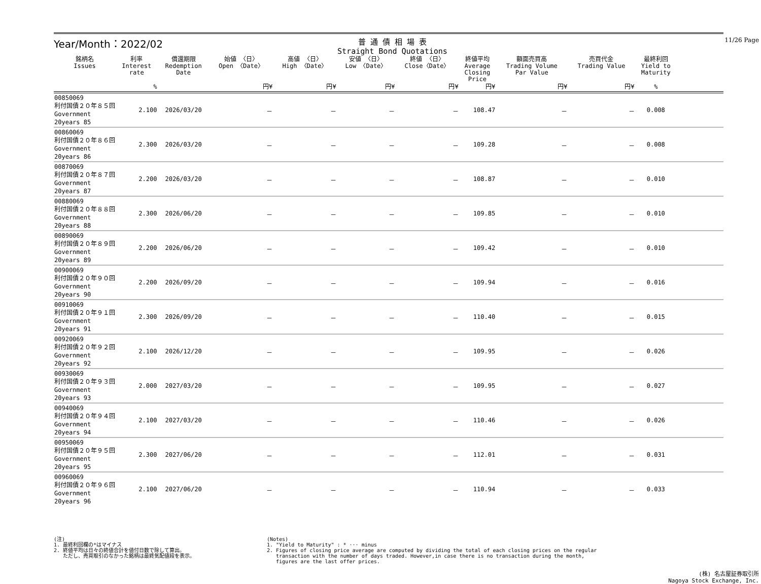11/26 Page
Year/Month：2022/02
普 通 債 相 場 表
Straight Bond Quotations
| 銘柄名 Issues | 利率 Interest rate | 償還期限 Redemption Date | 始値 〈日〉 Open 〈Date〉 | 高値 〈日〉 High 〈Date〉 | 安値 〈日〉 Low 〈Date〉 | 終値 〈日〉 Close〈Date〉 | 終値平均 Average Closing Price | 額面売買高 Trading Volume Par Value | 売買代金 Trading Value | 最終利回 Yield to Maturity | |
| --- | --- | --- | --- | --- | --- | --- | --- | --- | --- | --- | --- |
| | % | | 円¥ | 円¥ | 円¥ | 円¥ | 円¥ | 円¥ | 円¥ | % | |
| 00850069 利付国債２０年８５回 Government 20years 85 | 2.100 | 2026/03/20 | － | － | － | － | 108.47 | － | － | 0.008 | |
| 00860069 利付国債２０年８６回 Government 20years 86 | 2.300 | 2026/03/20 | － | － | － | － | 109.28 | － | － | 0.008 | |
| 00870069 利付国債２０年８７回 Government 20years 87 | 2.200 | 2026/03/20 | － | － | － | － | 108.87 | － | － | 0.010 | |
| 00880069 利付国債２０年８８回 Government 20years 88 | 2.300 | 2026/06/20 | － | － | － | － | 109.85 | － | － | 0.010 | |
| 00890069 利付国債２０年８９回 Government 20years 89 | 2.200 | 2026/06/20 | － | － | － | － | 109.42 | － | － | 0.010 | |
| 00900069 利付国債２０年９０回 Government 20years 90 | 2.200 | 2026/09/20 | － | － | － | － | 109.94 | － | － | 0.016 | |
| 00910069 利付国債２０年９１回 Government 20years 91 | 2.300 | 2026/09/20 | － | － | － | － | 110.40 | － | － | 0.015 | |
| 00920069 利付国債２０年９２回 Government 20years 92 | 2.100 | 2026/12/20 | － | － | － | － | 109.95 | － | － | 0.026 | |
| 00930069 利付国債２０年９３回 Government 20years 93 | 2.000 | 2027/03/20 | － | － | － | － | 109.95 | － | － | 0.027 | |
| 00940069 利付国債２０年９４回 Government 20years 94 | 2.100 | 2027/03/20 | － | － | － | － | 110.46 | － | － | 0.026 | |
| 00950069 利付国債２０年９５回 Government 20years 95 | 2.300 | 2027/06/20 | － | － | － | － | 112.01 | － | － | 0.031 | |
| 00960069 利付国債２０年９６回 Government 20years 96 | 2.100 | 2027/06/20 | － | － | － | － | 110.94 | － | － | 0.033 | |
(注)
1. 最終利回欄の*はマイナス
2. 終値平均は日々の終値合計を値付日数で除して算出。
ただし、売買取引のなかった銘柄は最終気配値段を表示。
(Notes)
1. "Yield to Maturity" : * ··· minus
2. Figures of closing price average are computed by dividing the total of each closing prices on the regular
transaction with the number of days traded. However,in case there is no transaction during the month,
figures are the last offer prices.
(株) 名古屋証券取引所
Nagoya Stock Exchange, Inc.